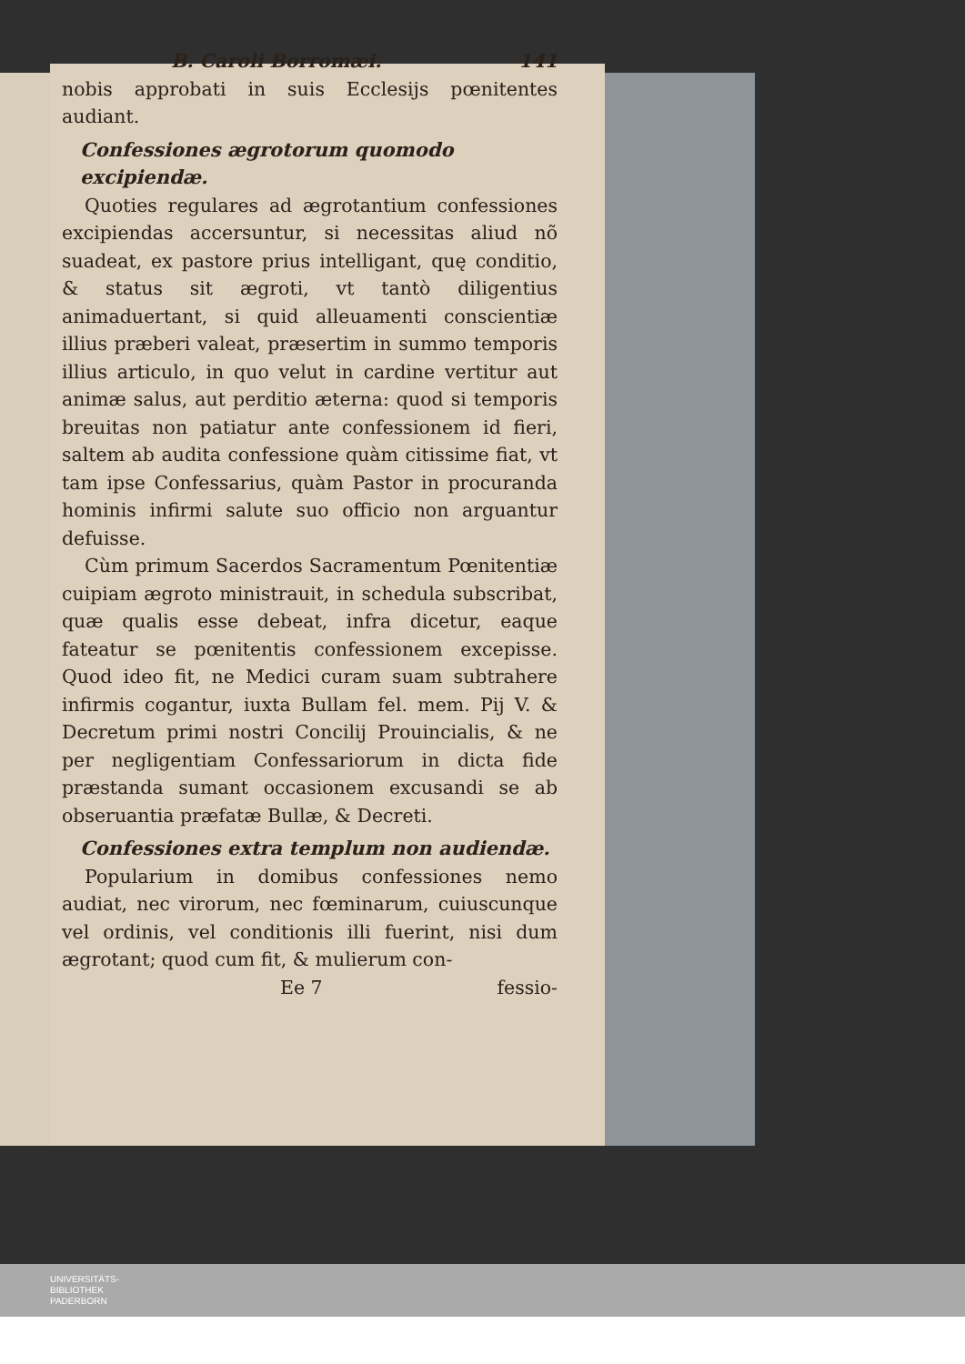B. Caroli Borromæi. 141
nobis approbati in suis Ecclesijs pœnitentes audiant.
Confessiones ægrotorum quomodo excipiendæ.
Quoties regulares ad ægrotantium confessiones excipiendas accersuntur, si necessitas aliud nõ suadeat, ex pastore prius intelligant, quę conditio, & status sit ægroti, vt tantò diligentius animaduertant, si quid alleuamenti conscientiæ illius præberi valeat, præsertim in summo temporis illius articulo, in quo velut in cardine vertitur aut animæ salus, aut perditio æterna: quod si temporis breuitas non patiatur ante confessionem id fieri, saltem ab audita confessione quàm citissime fiat, vt tam ipse Confessarius, quàm Pastor in procuranda hominis infirmi salute suo officio non arguantur defuisse.
Cùm primum Sacerdos Sacramentum Pœnitentiæ cuipiam ægroto ministrauit, in schedula subscribat, quæ qualis esse debeat, infra dicetur, eaque fateatur se pœnitentis confessionem excepisse. Quod ideo fit, ne Medici curam suam subtrahere infirmis cogantur, iuxta Bullam fel. mem. Pij V. & Decretum primi nostri Concilij Prouincialis, & ne per negligentiam Confessariorum in dicta fide præstanda sumant occasionem excusandi se ab obseruantia præfatæ Bullæ, & Decreti.
Confessiones extra templum non audiendæ.
Popularium in domibus confessiones nemo audiat, nec virorum, nec fœminarum, cuiuscunque vel ordinis, vel conditionis illi fuerint, nisi dum ægrotant; quod cum fit, & mulierum con-
Ee 7 fessio-
UNIVERSITÄTS-
BIBLIOTHEK
PADERBORN